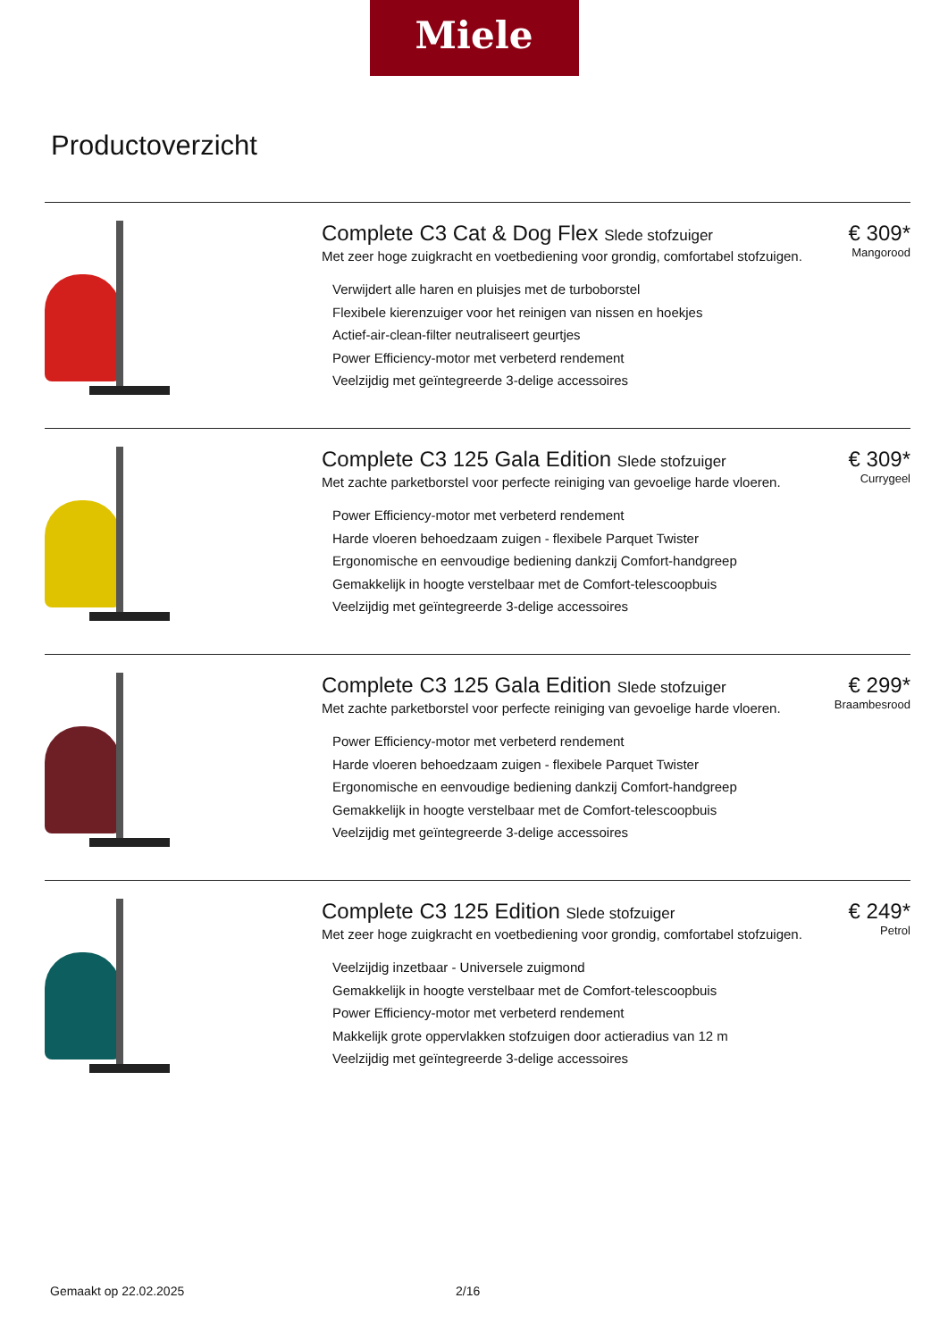Miele
Productoverzicht
Complete C3 Cat & Dog Flex Slede stofzuiger
Met zeer hoge zuigkracht en voetbediening voor grondig, comfortabel stofzuigen.
Verwijdert alle haren en pluisjes met de turboborstel
Flexibele kierenzuiger voor het reinigen van nissen en hoekjes
Actief-air-clean-filter neutraliseert geurtjes
Power Efficiency-motor met verbeterd rendement
Veelzijdig met geïntegreerde 3-delige accessoires
€ 309*
Mangorood
Complete C3 125 Gala Edition Slede stofzuiger
Met zachte parketborstel voor perfecte reiniging van gevoelige harde vloeren.
Power Efficiency-motor met verbeterd rendement
Harde vloeren behoedzaam zuigen - flexibele Parquet Twister
Ergonomische en eenvoudige bediening dankzij Comfort-handgreep
Gemakkelijk in hoogte verstelbaar met de Comfort-telescoopbuis
Veelzijdig met geïntegreerde 3-delige accessoires
€ 309*
Currygeel
Complete C3 125 Gala Edition Slede stofzuiger
Met zachte parketborstel voor perfecte reiniging van gevoelige harde vloeren.
Power Efficiency-motor met verbeterd rendement
Harde vloeren behoedzaam zuigen - flexibele Parquet Twister
Ergonomische en eenvoudige bediening dankzij Comfort-handgreep
Gemakkelijk in hoogte verstelbaar met de Comfort-telescoopbuis
Veelzijdig met geïntegreerde 3-delige accessoires
€ 299*
Braambesrood
Complete C3 125 Edition Slede stofzuiger
Met zeer hoge zuigkracht en voetbediening voor grondig, comfortabel stofzuigen.
Veelzijdig inzetbaar - Universele zuigmond
Gemakkelijk in hoogte verstelbaar met de Comfort-telescoopbuis
Power Efficiency-motor met verbeterd rendement
Makkelijk grote oppervlakken stofzuigen door actieradius van 12 m
Veelzijdig met geïntegreerde 3-delige accessoires
€ 249*
Petrol
Gemaakt op 22.02.2025 2/16